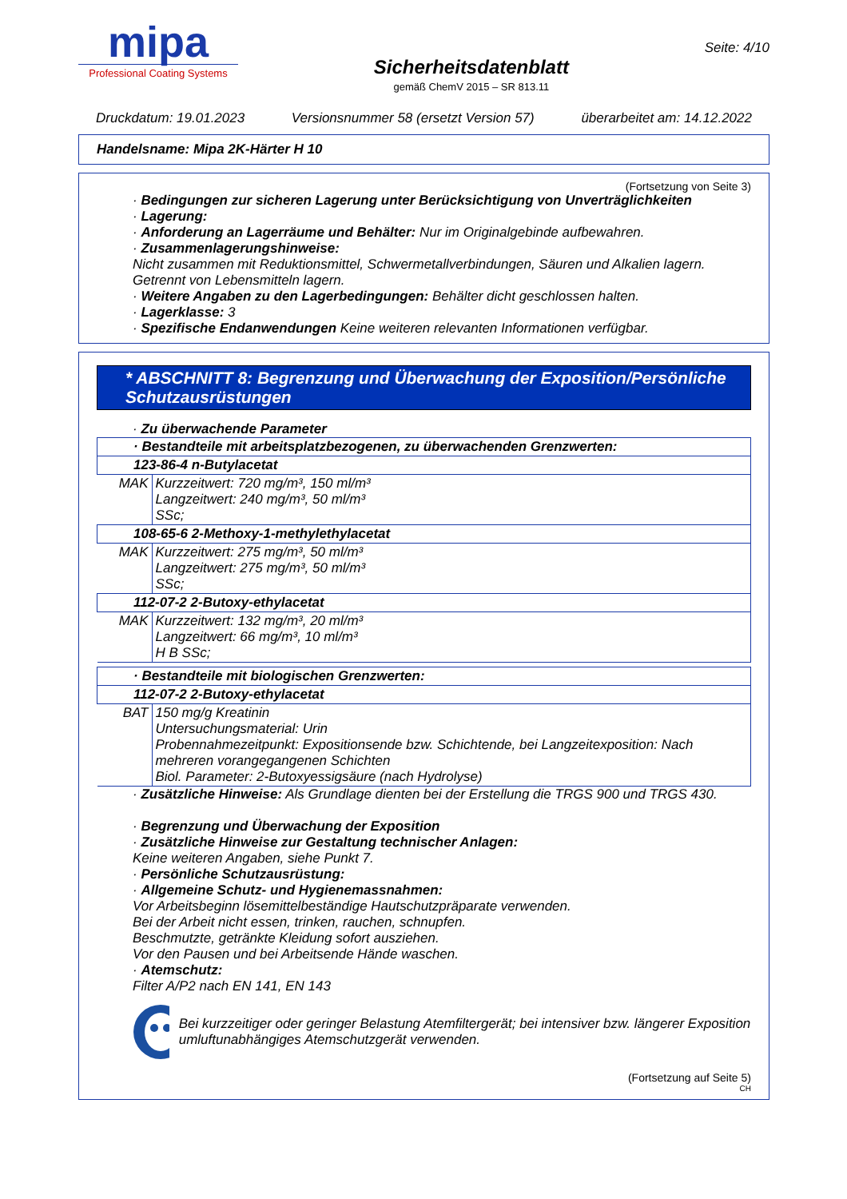mipa
Professional Coating Systems
Sicherheitsdatenblatt
gemäß ChemV 2015 – SR 813.11
Seite: 4/10
Druckdatum: 19.01.2023 Versionsnummer 58 (ersetzt Version 57) überarbeitet am: 14.12.2022
Handelsname: Mipa 2K-Härter H 10
(Fortsetzung von Seite 3)
· Bedingungen zur sicheren Lagerung unter Berücksichtigung von Unverträglichkeiten
· Lagerung:
· Anforderung an Lagerräume und Behälter: Nur im Originalgebinde aufbewahren.
· Zusammenlagerungshinweise:
Nicht zusammen mit Reduktionsmittel, Schwermetallverbindungen, Säuren und Alkalien lagern.
Getrennt von Lebensmitteln lagern.
· Weitere Angaben zu den Lagerbedingungen: Behälter dicht geschlossen halten.
· Lagerklasse: 3
· Spezifische Endanwendungen Keine weiteren relevanten Informationen verfügbar.
* ABSCHNITT 8: Begrenzung und Überwachung der Exposition/Persönliche Schutzausrüstungen
· Zu überwachende Parameter
| · Bestandteile mit arbeitsplatzbezogenen, zu überwachenden Grenzwerten: | |
| 123-86-4 n-Butylacetat | |
| MAK | Kurzzeitwert: 720 mg/m³, 150 ml/m³ Langzeitwert: 240 mg/m³, 50 ml/m³ SSc; |
| 108-65-6 2-Methoxy-1-methylethylacetat | |
| MAK | Kurzzeitwert: 275 mg/m³, 50 ml/m³ Langzeitwert: 275 mg/m³, 50 ml/m³ SSc; |
| 112-07-2 2-Butoxy-ethylacetat | |
| MAK | Kurzzeitwert: 132 mg/m³, 20 ml/m³ Langzeitwert: 66 mg/m³, 10 ml/m³ H B SSc; |
| · Bestandteile mit biologischen Grenzwerten: | |
| 112-07-2 2-Butoxy-ethylacetat | |
| BAT | 150 mg/g Kreatinin Untersuchungsmaterial: Urin Probennahmezeitpunkt: Expositionsende bzw. Schichtende, bei Langzeitexposition: Nach mehreren vorangegangenen Schichten Biol. Parameter: 2-Butoxyessigsäure (nach Hydrolyse) |
· Zusätzliche Hinweise: Als Grundlage dienten bei der Erstellung die TRGS 900 und TRGS 430.
· Begrenzung und Überwachung der Exposition
· Zusätzliche Hinweise zur Gestaltung technischer Anlagen:
Keine weiteren Angaben, siehe Punkt 7.
· Persönliche Schutzausrüstung:
· Allgemeine Schutz- und Hygienemassnahmen:
Vor Arbeitsbeginn lösemittelbeständige Hautschutzpräparate verwenden.
Bei der Arbeit nicht essen, trinken, rauchen, schnupfen.
Beschmutzte, getränkte Kleidung sofort ausziehen.
Vor den Pausen und bei Arbeitsende Hände waschen.
· Atemschutz:
Filter A/P2 nach EN 141, EN 143
Bei kurzzeitiger oder geringer Belastung Atemfiltergerät; bei intensiver bzw. längerer Exposition umluftunabhängiges Atemschutzgerät verwenden.
(Fortsetzung auf Seite 5)
CH